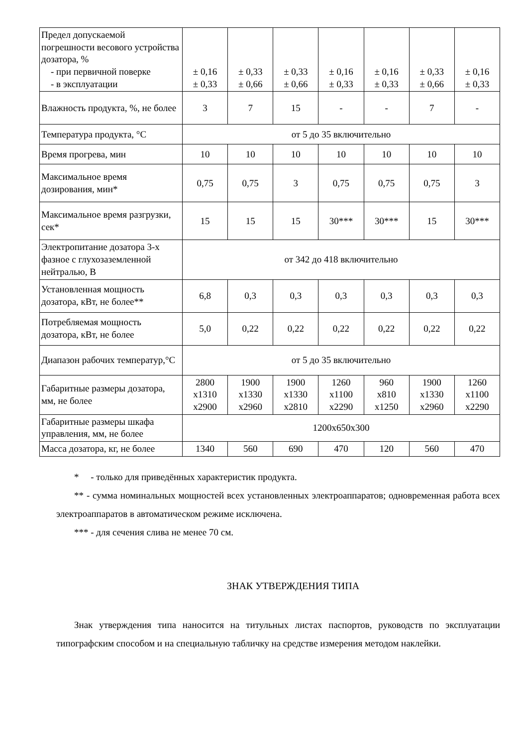| Предел допускаемой погрешности весового устройства дозатора, % - при первичной поверке - в эксплуатации | ± 0,16 ± 0,33 | ± 0,33 ± 0,66 | ± 0,33 ± 0,66 | ± 0,16 ± 0,33 | ± 0,16 ± 0,33 | ± 0,33 ± 0,66 | ± 0,16 ± 0,33 |
| Влажность продукта, %, не более | 3 | 7 | 15 | - | - | 7 | - |
| Температура продукта, °С | от 5 до 35 включительно | | | | | | |
| Время прогрева, мин | 10 | 10 | 10 | 10 | 10 | 10 | 10 |
| Максимальное время дозирования, мин* | 0,75 | 0,75 | 3 | 0,75 | 0,75 | 0,75 | 3 |
| Максимальное время разгрузки, сек* | 15 | 15 | 15 | 30*** | 30*** | 15 | 30*** |
| Электропитание дозатора 3-х фазное с глухозаземленной нейтралью, В | от 342 до 418 включительно | | | | | | |
| Установленная мощность дозатора, кВт, не более** | 6,8 | 0,3 | 0,3 | 0,3 | 0,3 | 0,3 | 0,3 |
| Потребляемая мощность дозатора, кВт, не более | 5,0 | 0,22 | 0,22 | 0,22 | 0,22 | 0,22 | 0,22 |
| Диапазон рабочих температур,°С | от 5 до 35 включительно | | | | | | |
| Габаритные размеры дозатора, мм, не более | 2800 x1310 x2900 | 1900 x1330 x2960 | 1900 x1330 x2810 | 1260 x1100 x2290 | 960 x810 x1250 | 1900 x1330 x2960 | 1260 x1100 x2290 |
| Габаритные размеры шкафа управления, мм, не более | 1200x650x300 | | | | | | |
| Масса дозатора, кг, не более | 1340 | 560 | 690 | 470 | 120 | 560 | 470 |
* - только для приведённых характеристик продукта.
** - сумма номинальных мощностей всех установленных электроаппаратов; одновременная работа всех электроаппаратов в автоматическом режиме исключена.
*** - для сечения слива не менее 70 см.
ЗНАК УТВЕРЖДЕНИЯ ТИПА
Знак утверждения типа наносится на титульных листах паспортов, руководств по эксплуатации типографским способом и на специальную табличку на средстве измерения методом наклейки.